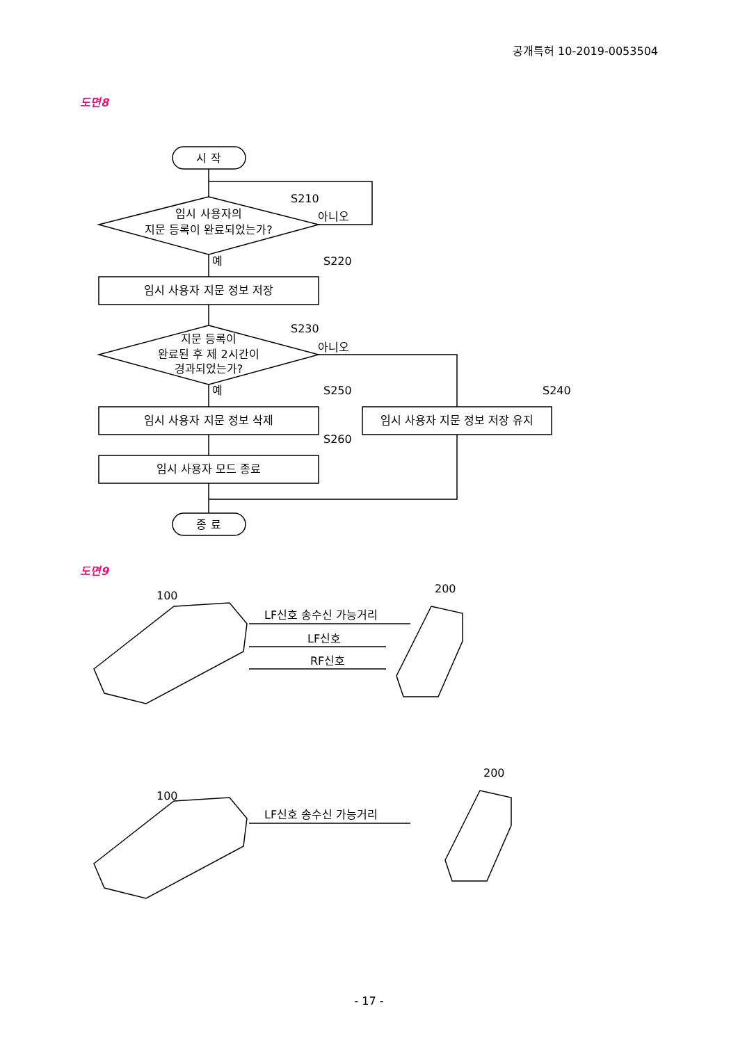공개특허 10-2019-0053504
도면8
시 작
임시 사용자의
지문 등록이 완료되었는가?
임시 사용자 지문 정보 저장
지문 등록이
완료된 후 제 2시간이
경과되었는가?
임시 사용자 지문 정보 삭제
임시 사용자 지문 정보 저장 유지
임시 사용자 모드 종료
종 료
S210
아니오
예
S220
S230
아니오
예
S250
S240
S260
도면9
100
200
LF신호 송수신 가능거리
LF신호
RF신호
100
200
LF신호 송수신 가능거리
- 17 -